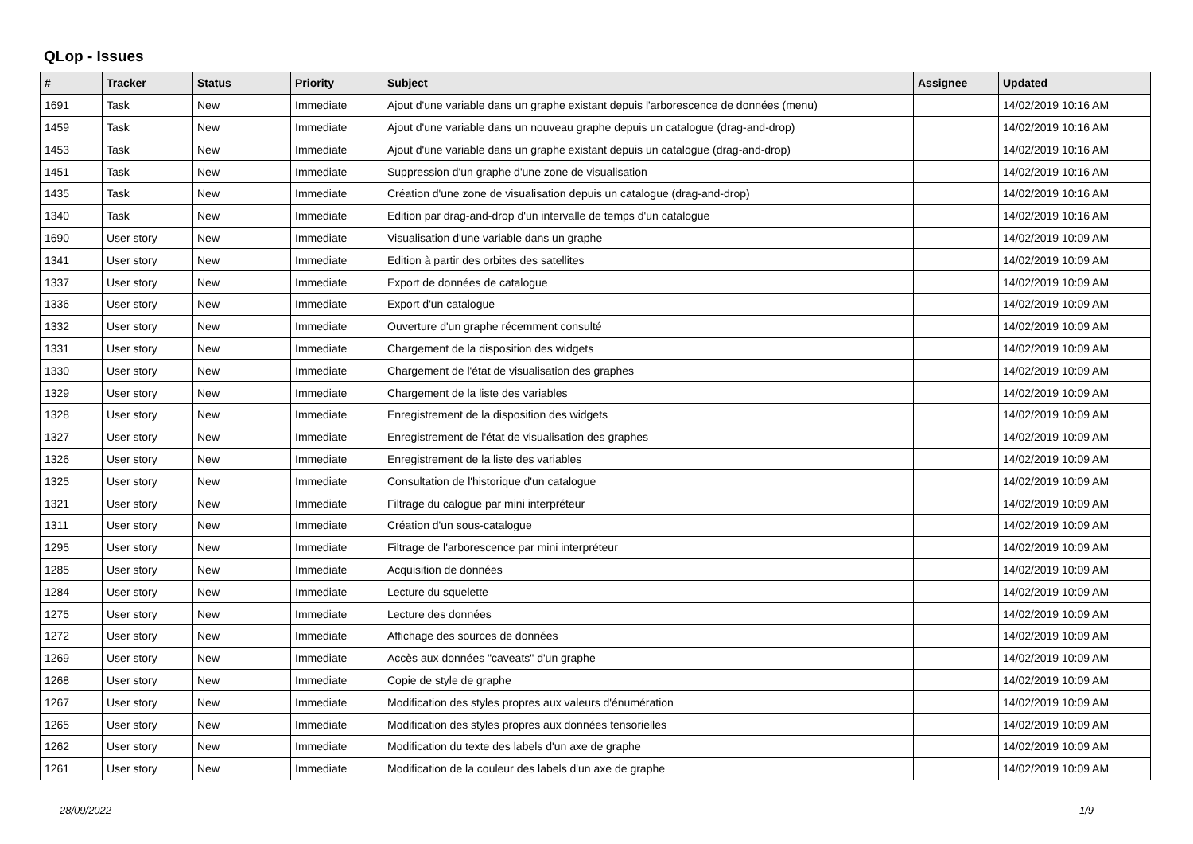QLop - Issues
| # | Tracker | Status | Priority | Subject | Assignee | Updated |
| --- | --- | --- | --- | --- | --- | --- |
| 1691 | Task | New | Immediate | Ajout d'une variable dans un graphe existant depuis l'arborescence de données (menu) | | 14/02/2019 10:16 AM |
| 1459 | Task | New | Immediate | Ajout d'une variable dans un nouveau graphe depuis un catalogue (drag-and-drop) | | 14/02/2019 10:16 AM |
| 1453 | Task | New | Immediate | Ajout d'une variable dans un graphe existant depuis un catalogue (drag-and-drop) | | 14/02/2019 10:16 AM |
| 1451 | Task | New | Immediate | Suppression d'un graphe d'une zone de visualisation | | 14/02/2019 10:16 AM |
| 1435 | Task | New | Immediate | Création d'une zone de visualisation depuis un catalogue (drag-and-drop) | | 14/02/2019 10:16 AM |
| 1340 | Task | New | Immediate | Edition par drag-and-drop d'un intervalle de temps d'un catalogue | | 14/02/2019 10:16 AM |
| 1690 | User story | New | Immediate | Visualisation d'une variable dans un graphe | | 14/02/2019 10:09 AM |
| 1341 | User story | New | Immediate | Edition à partir des orbites des satellites | | 14/02/2019 10:09 AM |
| 1337 | User story | New | Immediate | Export de données de catalogue | | 14/02/2019 10:09 AM |
| 1336 | User story | New | Immediate | Export d'un catalogue | | 14/02/2019 10:09 AM |
| 1332 | User story | New | Immediate | Ouverture d'un graphe récemment consulté | | 14/02/2019 10:09 AM |
| 1331 | User story | New | Immediate | Chargement de la disposition des widgets | | 14/02/2019 10:09 AM |
| 1330 | User story | New | Immediate | Chargement de l'état de visualisation des graphes | | 14/02/2019 10:09 AM |
| 1329 | User story | New | Immediate | Chargement de la liste des variables | | 14/02/2019 10:09 AM |
| 1328 | User story | New | Immediate | Enregistrement de la disposition des widgets | | 14/02/2019 10:09 AM |
| 1327 | User story | New | Immediate | Enregistrement de l'état de visualisation des graphes | | 14/02/2019 10:09 AM |
| 1326 | User story | New | Immediate | Enregistrement de la liste des variables | | 14/02/2019 10:09 AM |
| 1325 | User story | New | Immediate | Consultation de l'historique d'un catalogue | | 14/02/2019 10:09 AM |
| 1321 | User story | New | Immediate | Filtrage du calogue par mini interpréteur | | 14/02/2019 10:09 AM |
| 1311 | User story | New | Immediate | Création d'un sous-catalogue | | 14/02/2019 10:09 AM |
| 1295 | User story | New | Immediate | Filtrage de l'arborescence par mini interpréteur | | 14/02/2019 10:09 AM |
| 1285 | User story | New | Immediate | Acquisition de données | | 14/02/2019 10:09 AM |
| 1284 | User story | New | Immediate | Lecture du squelette | | 14/02/2019 10:09 AM |
| 1275 | User story | New | Immediate | Lecture des données | | 14/02/2019 10:09 AM |
| 1272 | User story | New | Immediate | Affichage des sources de données | | 14/02/2019 10:09 AM |
| 1269 | User story | New | Immediate | Accès aux données "caveats" d'un graphe | | 14/02/2019 10:09 AM |
| 1268 | User story | New | Immediate | Copie de style de graphe | | 14/02/2019 10:09 AM |
| 1267 | User story | New | Immediate | Modification des styles propres aux valeurs d'énumération | | 14/02/2019 10:09 AM |
| 1265 | User story | New | Immediate | Modification des styles propres aux données tensorielles | | 14/02/2019 10:09 AM |
| 1262 | User story | New | Immediate | Modification du texte des labels d'un axe de graphe | | 14/02/2019 10:09 AM |
| 1261 | User story | New | Immediate | Modification de la couleur des labels d'un axe de graphe | | 14/02/2019 10:09 AM |
28/09/2022 1/9